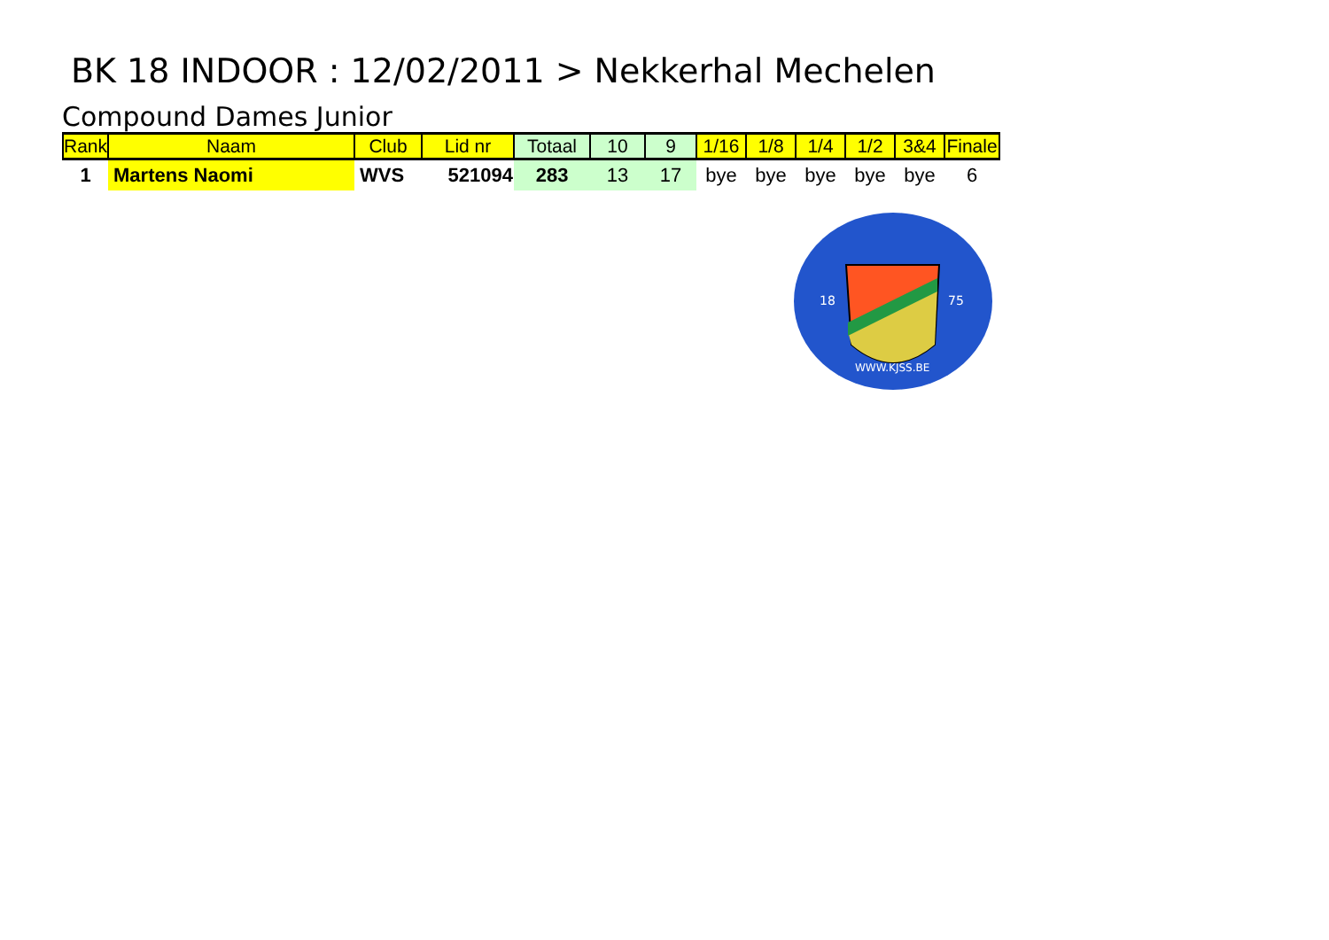BK 18 INDOOR : 12/02/2011 > Nekkerhal Mechelen
Compound Dames Junior
| Rank | Naam | Club | Lid nr | Totaal | 10 | 9 | 1/16 | 1/8 | 1/4 | 1/2 | 3&4 | Finale |
| --- | --- | --- | --- | --- | --- | --- | --- | --- | --- | --- | --- | --- |
| 1 | Martens Naomi | WVS | 521094 | 283 | 13 | 17 | bye | bye | bye | bye | bye | 6 |
18
75
WWW.KJSS.BE